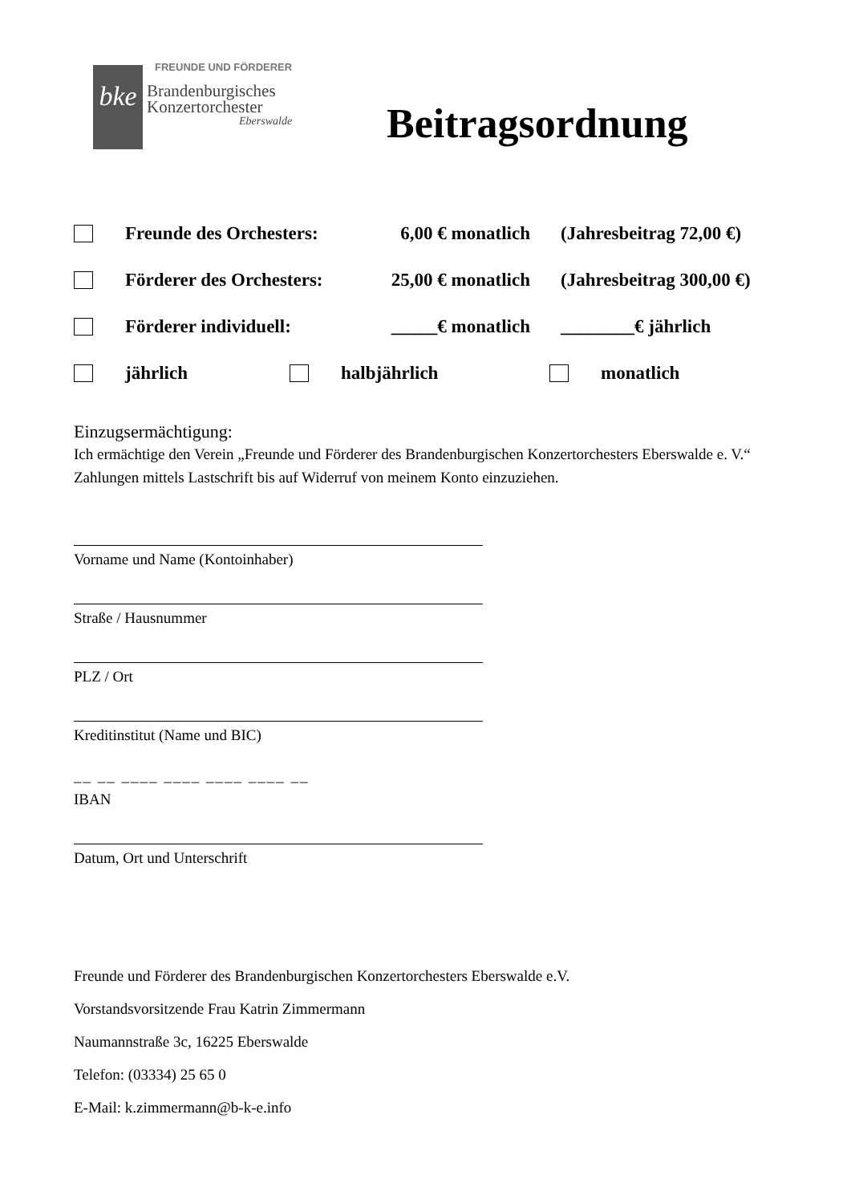bke
FREUNDE UND FÖRDERER
Brandenburgisches
Konzertorchester
Eberswalde
Beitragsordnung
Freunde des Orchesters: 6,00 € monatlich (Jahresbeitrag 72,00 €)
Förderer des Orchesters: 25,00 € monatlich (Jahresbeitrag 300,00 €)
Förderer individuell: _____€ monatlich ________€ jährlich
jährlich halbjährlich monatlich
Einzugsermächtigung:
Ich ermächtige den Verein „Freunde und Förderer des Brandenburgischen Konzertorchesters Eberswalde e. V.“ Zahlungen mittels Lastschrift bis auf Widerruf von meinem Konto einzuziehen.
Vorname und Name (Kontoinhaber)
Straße / Hausnummer
PLZ / Ort
Kreditinstitut (Name und BIC)
__ __ ____ ____ ____ ____ __
IBAN
Datum, Ort und Unterschrift
Freunde und Förderer des Brandenburgischen Konzertorchesters Eberswalde e.V.
Vorstandsvorsitzende Frau Katrin Zimmermann
Naumannstraße 3c, 16225 Eberswalde
Telefon: (03334) 25 65 0
E-Mail: k.zimmermann@b-k-e.info